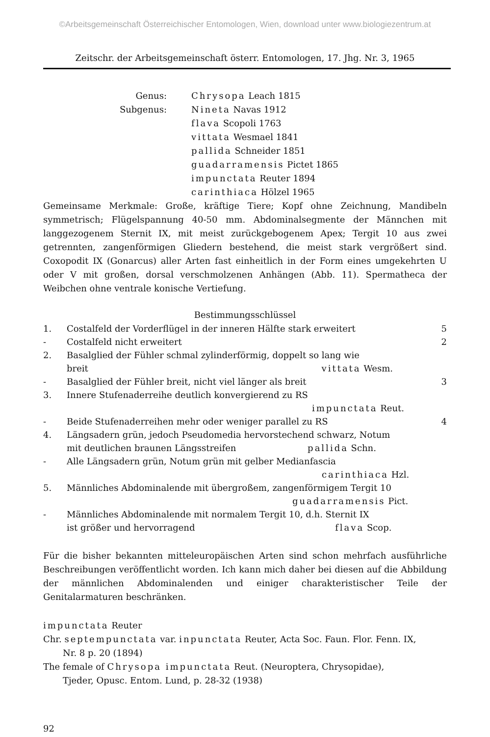©Arbeitsgemeinschaft Österreichischer Entomologen, Wien, download unter www.biologiezentrum.at
Zeitschr. der Arbeitsgemeinschaft österr. Entomologen, 17. Jhg. Nr. 3, 1965
Genus:
Chrysopa Leach 1815
Subgenus:
Nineta Navas 1912
flava Scopoli 1763
vittata Wesmael 1841
pallida Schneider 1851
guadarramensis Pictet 1865
impunctata Reuter 1894
carinthiaca Hölzel 1965
Gemeinsame Merkmale: Große, kräftige Tiere; Kopf ohne Zeichnung, Mandibeln symmetrisch; Flügelspannung 40-50 mm. Abdominalsegmente der Männchen mit langgezogenem Sternit IX, mit meist zurückgebogenem Apex; Tergit 10 aus zwei getrennten, zangenförmigen Gliedern bestehend, die meist stark vergrößert sind. Coxopodit IX (Gonarcus) aller Arten fast einheitlich in der Form eines umgekehrten U oder V mit großen, dorsal verschmolzenen Anhängen (Abb. 11). Spermatheca der Weibchen ohne ventrale konische Vertiefung.
Bestimmungsschlüssel
| 1. | Costalfeld der Vorderflügel in der inneren Hälfte stark erweitert | 5 |
| - | Costalfeld nicht erweitert | 2 |
| 2. | Basalglied der Fühler schmal zylinderförmig, doppelt so lang wie breit vittata Wesm. | |
| - | Basalglied der Fühler breit, nicht viel länger als breit | 3 |
| 3. | Innere Stufenaderreihe deutlich konvergierend zu RS impunctata Reut. | |
| - | Beide Stufenaderreihen mehr oder weniger parallel zu RS | 4 |
| 4. | Längsadern grün, jedoch Pseudomedia hervorstechend schwarz, Notum mit deutlichen braunen Längsstreifen pallida Schn. | |
| - | Alle Längsadern grün, Notum grün mit gelber Medianfascia carinthiaca Hzl. | |
| 5. | Männliches Abdominalende mit übergroßem, zangenförmigem Tergit 10 guadarramensis Pict. | |
| - | Männliches Abdominalende mit normalem Tergit 10, d.h. Sternit IX ist größer und hervorragend flava Scop. | |
Für die bisher bekannten mitteleuropäischen Arten sind schon mehrfach ausführliche Beschreibungen veröffentlicht worden. Ich kann mich daher bei diesen auf die Abbildung der männlichen Abdominalenden und einiger charakteristischer Teile der Genitalarmaturen beschränken.
impunctata Reuter
Chr. septempunctata var. inpunctata Reuter, Acta Soc. Faun. Flor. Fenn. IX,
Nr. 8 p. 20 (1894)
The female of Chrysopa impunctata Reut. (Neuroptera, Chrysopidae),
Tjeder, Opusc. Entom. Lund, p. 28-32 (1938)
92